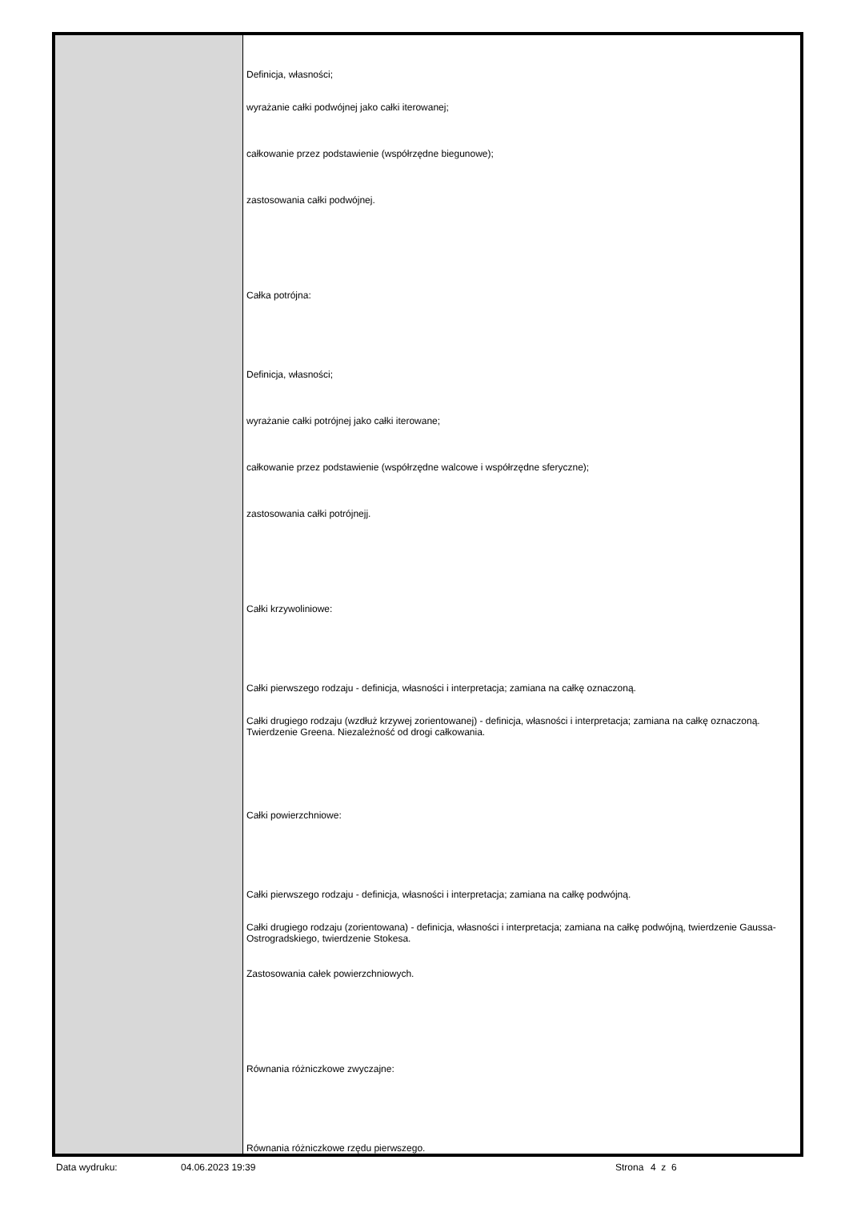| | Definicja, własności; wyrażanie całki podwójnej jako całki iterowanej; całkowanie przez podstawienie (współrzędne biegunowe); zastosowania całki podwójnej. Całka potrójna: Definicja, własności; wyrażanie całki potrójnej jako całki iterowane; całkowanie przez podstawienie (współrzędne walcowe i współrzędne sferyczne); zastosowania całki potrójnejj. Całki krzywoliniowe: Całki pierwszego rodzaju - definicja, własności i interpretacja; zamiana na całkę oznaczoną. Całki drugiego rodzaju (wzdłuż krzywej zorientowanej) - definicja, własności i interpretacja; zamiana na całkę oznaczoną. Twierdzenie Greena. Niezależność od drogi całkowania. Całki powierzchniowe: Całki pierwszego rodzaju - definicja, własności i interpretacja; zamiana na całkę podwójną. Całki drugiego rodzaju (zorientowana) - definicja, własności i interpretacja; zamiana na całkę podwójną, twierdzenie Gaussa-Ostrogradskiego, twierdzenie Stokesa. Zastosowania całek powierzchniowych. Równania różniczkowe zwyczajne: Równania różniczkowe rzędu pierwszego. |
Data wydruku: 04.06.2023 19:39 Strona 4 z 6